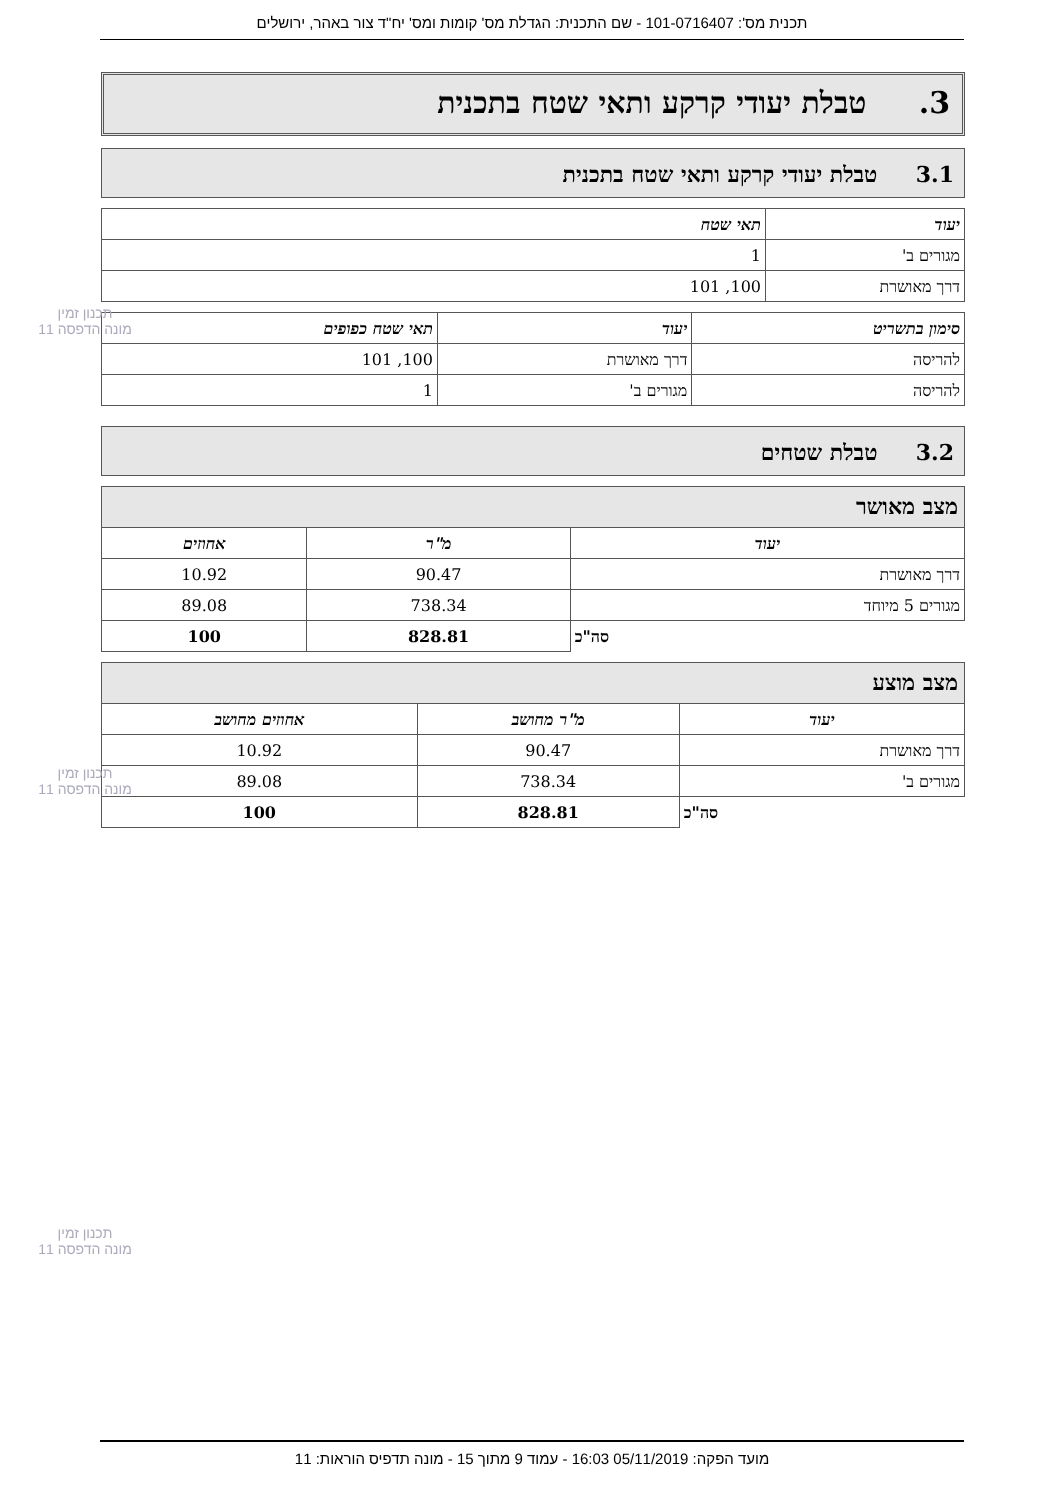תכנית מס': 101-0716407 - שם התכנית: הגדלת מס' קומות ומס' יח"ד צור באהר, ירושלים
3. טבלת יעודי קרקע ותאי שטח בתכנית
3.1 טבלת יעודי קרקע ותאי שטח בתכנית
| יעוד | תאי שטח |
| --- | --- |
| מגורים ב' | 1 |
| דרך מאושרת | 100, 101 |
| סימון בתשריט | יעוד | תאי שטח כפופים |
| --- | --- | --- |
| להריסה | דרך מאושרת | 100, 101 |
| להריסה | מגורים ב' | 1 |
3.2 טבלת שטחים
מצב מאושר
| יעוד | מ"ר | אחוזים |
| --- | --- | --- |
| דרך מאושרת | 90.47 | 10.92 |
| מגורים 5 מיוחד | 738.34 | 89.08 |
| סה"כ | 828.81 | 100 |
מצב מוצע
| יעוד | מ"ר מחושב | אחוזים מחושב |
| --- | --- | --- |
| דרך מאושרת | 90.47 | 10.92 |
| מגורים ב' | 738.34 | 89.08 |
| סה"כ | 828.81 | 100 |
תכנון זמין
מונה הדפסה 11
תכנון זמין
מונה הדפסה 11
תכנון זמין
מונה הדפסה 11
מועד הפקה: 05/11/2019 16:03 - עמוד 9 מתוך 15 - מונה תדפיס הוראות: 11